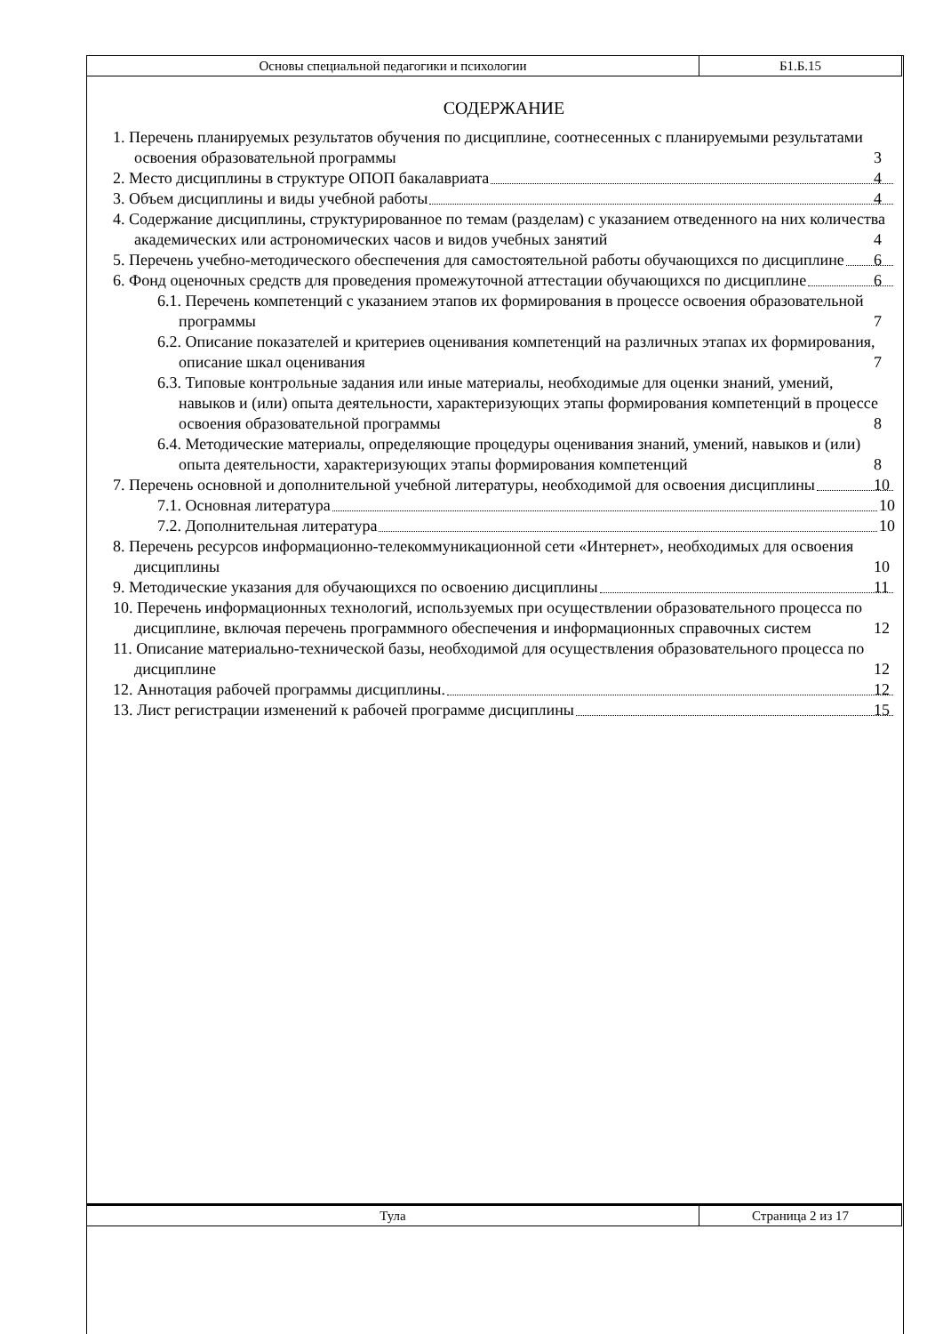| Основы специальной педагогики и психологии | Б1.Б.15 |
СОДЕРЖАНИЕ
1. Перечень планируемых результатов обучения по дисциплине, соотнесенных с планируемыми результатами освоения образовательной программы 3
2. Место дисциплины в структуре ОПОП бакалавриата 4
3. Объем дисциплины и виды учебной работы 4
4. Содержание дисциплины, структурированное по темам (разделам) с указанием отведенного на них количества академических или астрономических часов и видов учебных занятий 4
5. Перечень учебно-методического обеспечения для самостоятельной работы обучающихся по дисциплине 6
6. Фонд оценочных средств для проведения промежуточной аттестации обучающихся по дисциплине 6
6.1. Перечень компетенций с указанием этапов их формирования в процессе освоения образовательной программы 7
6.2. Описание показателей и критериев оценивания компетенций на различных этапах их формирования, описание шкал оценивания 7
6.3. Типовые контрольные задания или иные материалы, необходимые для оценки знаний, умений, навыков и (или) опыта деятельности, характеризующих этапы формирования компетенций в процессе освоения образовательной программы 8
6.4. Методические материалы, определяющие процедуры оценивания знаний, умений, навыков и (или) опыта деятельности, характеризующих этапы формирования компетенций 8
7. Перечень основной и дополнительной учебной литературы, необходимой для освоения дисциплины 10
7.1. Основная литература 10
7.2. Дополнительная литература 10
8. Перечень ресурсов информационно-телекоммуникационной сети «Интернет», необходимых для освоения дисциплины 10
9. Методические указания для обучающихся по освоению дисциплины 11
10. Перечень информационных технологий, используемых при осуществлении образовательного процесса по дисциплине, включая перечень программного обеспечения и информационных справочных систем 12
11. Описание материально-технической базы, необходимой для осуществления образовательного процесса по дисциплине 12
12. Аннотация рабочей программы дисциплины. 12
13. Лист регистрации изменений к рабочей программе дисциплины 15
| Тула | Страница 2 из 17 |